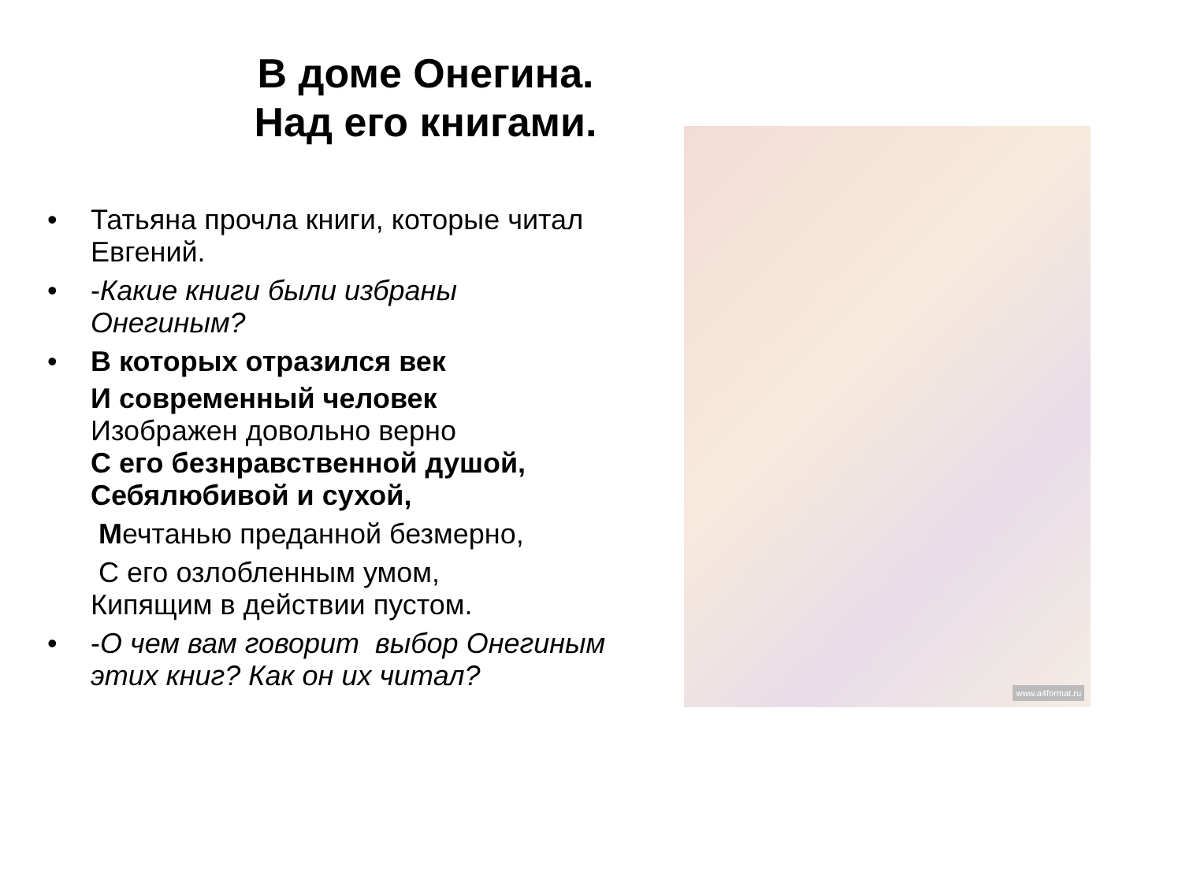В доме Онегина.
Над его книгами.
• Татьяна прочла книги, которые читал Евгений.
• -Какие книги были избраны Онегиным?
• В которых отразился век
И современный человек
Изображен довольно верно
С его безнравственной душой,
Себялюбивой и сухой,
Мечтанью преданной безмерно,
С его озлобленным умом,
Кипящим в действии пустом.
• -О чем вам говорит выбор Онегиным этих книг? Как он их читал?
www.a4format.ru